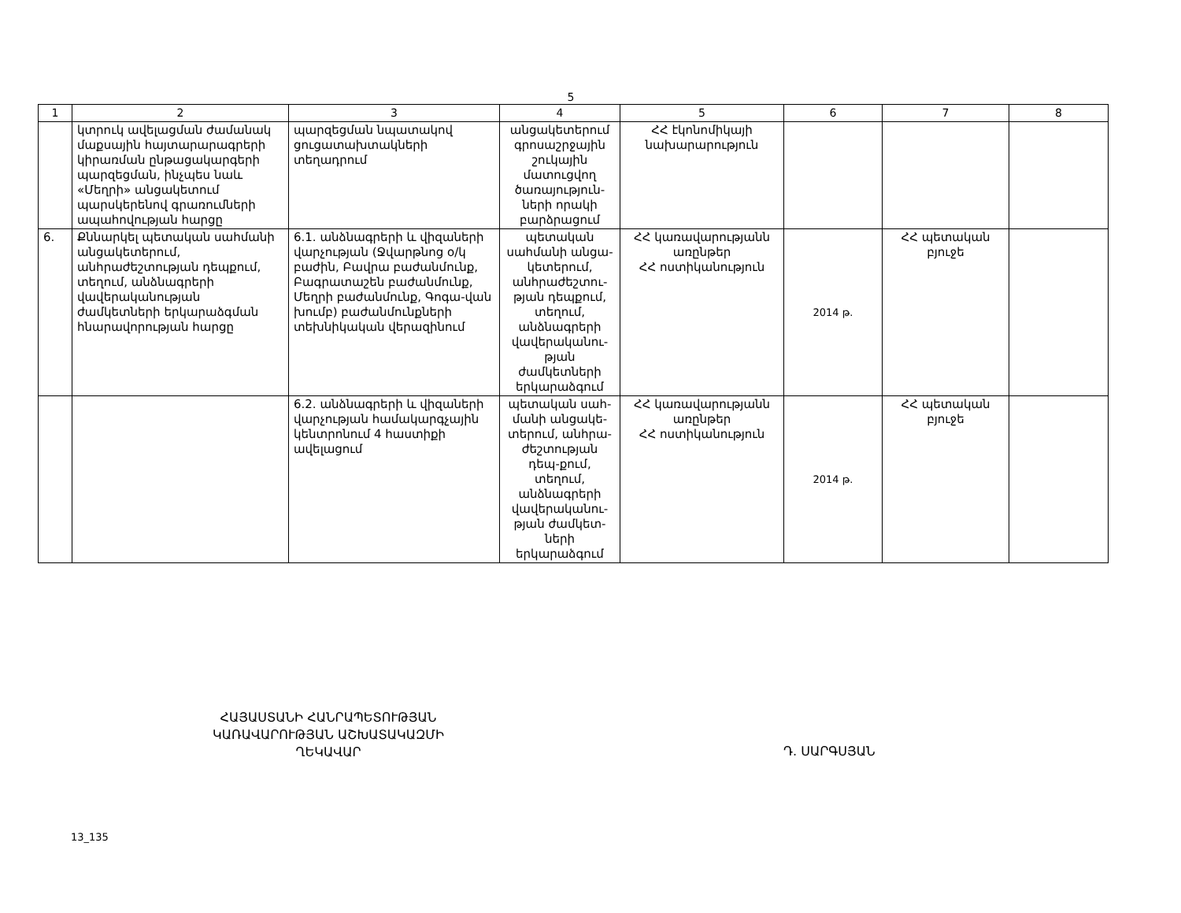5
| 1 | 2 | 3 | 4 | 5 | 6 | 7 | 8 |
| --- | --- | --- | --- | --- | --- | --- | --- |
| | կտրուկ ավելացման ժամանակ մաքսային հայտարարագրերի կիրառման ընթացակարգերի պարզեցման, ինչպես նաև «Մեղրի» անցակետում պարսկերենով գրառումների ապահովության հարցը | պարզեցման նպատակով ցուցատախտակների տեղադրում | անցակետերում գրոսաշրջային շուկային մատուցվող ծառայություն-ների որակի բարձրացում | ՀՀ էկոնոմիկայի նախարարություն | | | |
| 6. | Քննարկել պետական սահմանի անցակետերում, անհրաժեշտության դեպքում, տեղում, անձնագրերի վավերականության ժամկետների երկարաձգման հնարավորության հարցը | 6.1. անձնագրերի և վիզաների վարչության (Ջվարթնոց օ/կ բաժին, Բավրա բաժանմունք, Բագրատաշեն բաժանմունք, Մեղրի բաժանմունք, Գոգա-վան խումբ) բաժանմունքների տեխնիկական վերազինում | պետական սահմանի անցա-կետերում, անհրաժեշտու-թյան դեպքում, տեղում, անձնագրերի վավերականու-թյան ժամկետների երկարաձգում | ՀՀ կառավարությանն առընթեր ՀՀ ոստիկանություն | 2014 թ. | ՀՀ պետական բյուջե | |
| | | 6.2. անձնագրերի և վիզաների վարչության համակարգչային կենտրոնում 4 հաստիքի ավելացում | պետական սահ-մանի անցակե-տերում, անհրա-ժեշտության դեպ-քում, տեղում, անձնագրերի վավերականու-թյան ժամկետ-ների երկարաձգում | ՀՀ կառավարությանն առընթեր ՀՀ ոստիկանություն | 2014 թ. | ՀՀ պետական բյուջե | |
ՀԱՅԱՍՏԱՆԻ ՀԱՆՐԱՊԵՏՈՒԹՅԱՆ
ԿԱՌԱՎԱՐՈՒԹՅԱՆ ԱՇԽԱՏԱԿԱԶՄԻ
ՂԵԿԱՎԱՐ
Դ. ՍԱՐԳՍՅԱՆ
13_135